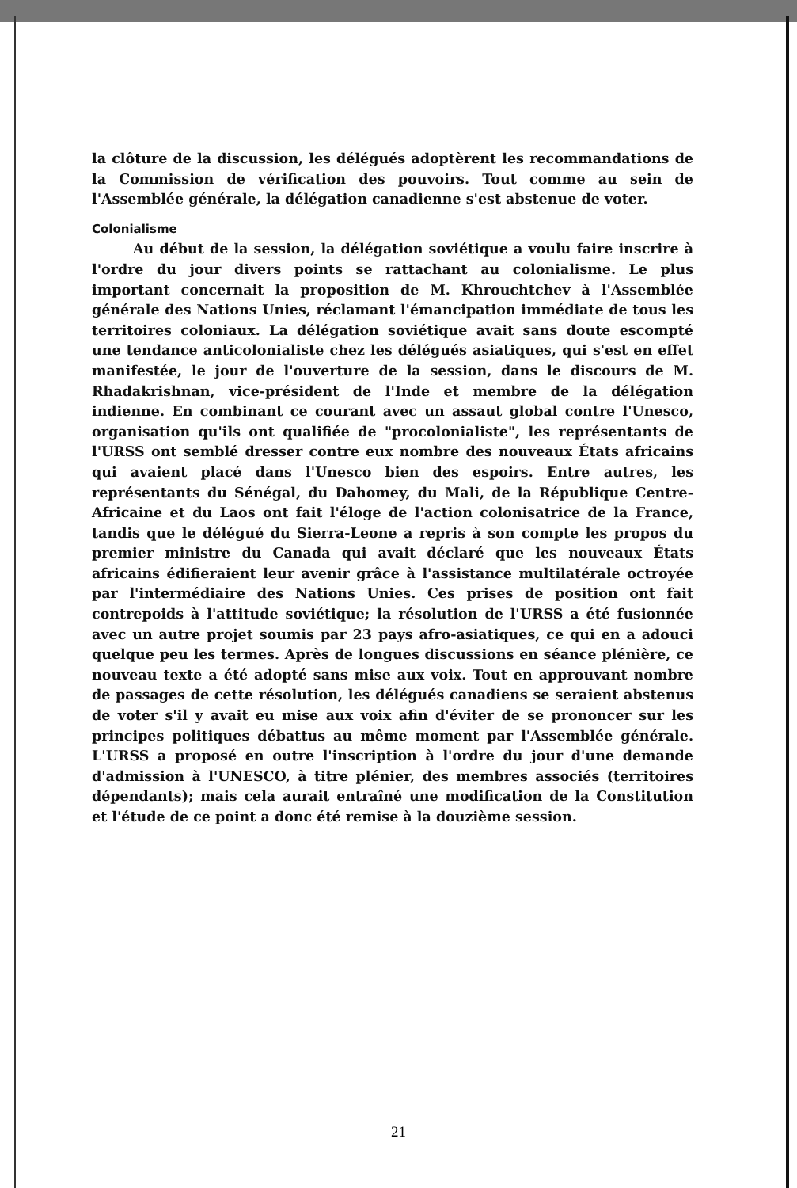la clôture de la discussion, les délégués adoptèrent les recommandations de la Commission de vérification des pouvoirs. Tout comme au sein de l'Assemblée générale, la délégation canadienne s'est abstenue de voter.
Colonialisme
Au début de la session, la délégation soviétique a voulu faire inscrire à l'ordre du jour divers points se rattachant au colonialisme. Le plus important concernait la proposition de M. Khrouchtchev à l'Assemblée générale des Nations Unies, réclamant l'émancipation immédiate de tous les territoires coloniaux. La délégation soviétique avait sans doute escompté une tendance anticolonialiste chez les délégués asiatiques, qui s'est en effet manifestée, le jour de l'ouverture de la session, dans le discours de M. Rhadakrishnan, vice-président de l'Inde et membre de la délégation indienne. En combinant ce courant avec un assaut global contre l'Unesco, organisation qu'ils ont qualifiée de "procolonialiste", les représentants de l'URSS ont semblé dresser contre eux nombre des nouveaux États africains qui avaient placé dans l'Unesco bien des espoirs. Entre autres, les représentants du Sénégal, du Dahomey, du Mali, de la République Centre-Africaine et du Laos ont fait l'éloge de l'action colonisatrice de la France, tandis que le délégué du Sierra-Leone a repris à son compte les propos du premier ministre du Canada qui avait déclaré que les nouveaux États africains édifieraient leur avenir grâce à l'assistance multilatérale octroyée par l'intermédiaire des Nations Unies. Ces prises de position ont fait contrepoids à l'attitude soviétique; la résolution de l'URSS a été fusionnée avec un autre projet soumis par 23 pays afro-asiatiques, ce qui en a adouci quelque peu les termes. Après de longues discussions en séance plénière, ce nouveau texte a été adopté sans mise aux voix. Tout en approuvant nombre de passages de cette résolution, les délégués canadiens se seraient abstenus de voter s'il y avait eu mise aux voix afin d'éviter de se prononcer sur les principes politiques débattus au même moment par l'Assemblée générale. L'URSS a proposé en outre l'inscription à l'ordre du jour d'une demande d'admission à l'UNESCO, à titre plénier, des membres associés (territoires dépendants); mais cela aurait entraîné une modification de la Constitution et l'étude de ce point a donc été remise à la douzième session.
21